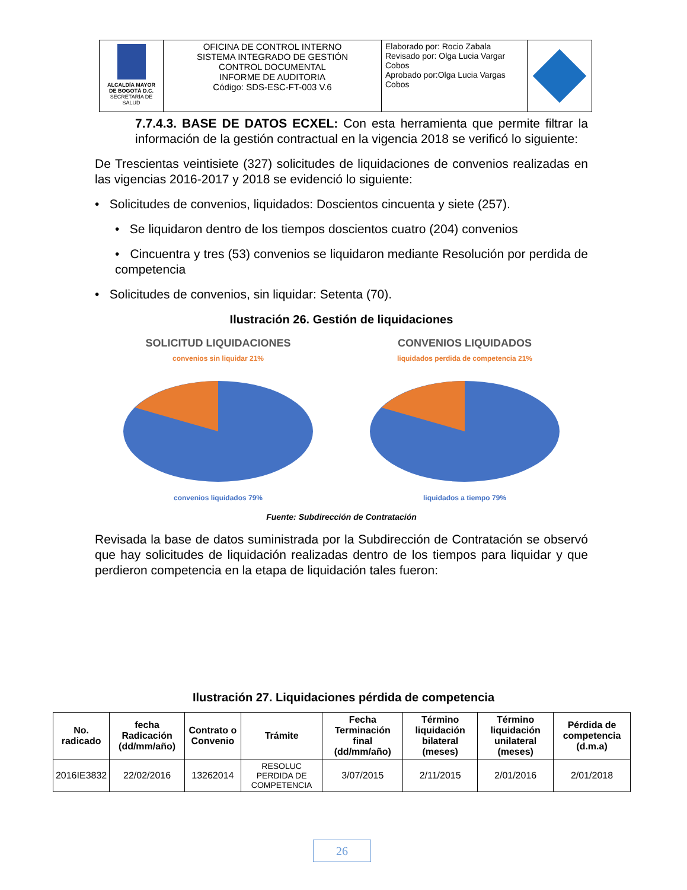| ALCALDÍA MAYOR DE BOGOTÁ D.C. SECRETARÍA DE SALUD | OFICINA DE CONTROL INTERNO SISTEMA INTEGRADO DE GESTIÓN CONTROL DOCUMENTAL INFORME DE AUDITORIA Código: SDS-ESC-FT-003 V.6 | Elaborado por: Rocio Zabala Revisado por: Olga Lucia Vargar Cobos Aprobado por:Olga Lucia Vargas Cobos | |
7.7.4.3. BASE DE DATOS ECXEL: Con esta herramienta que permite filtrar la información de la gestión contractual en la vigencia 2018 se verificó lo siguiente:
De Trescientas veintisiete (327) solicitudes de liquidaciones de convenios realizadas en las vigencias 2016-2017 y 2018 se evidenció lo siguiente:
• Solicitudes de convenios, liquidados: Doscientos cincuenta y siete (257).
• Se liquidaron dentro de los tiempos doscientos cuatro (204) convenios
• Cincuentra y tres (53) convenios se liquidaron mediante Resolución por perdida de competencia
• Solicitudes de convenios, sin liquidar: Setenta (70).
Ilustración 26. Gestión de liquidaciones
SOLICITUD LIQUIDACIONES
convenios sin liquidar 21%
convenios liquidados 79%
CONVENIOS LIQUIDADOS
liquidados perdida de competencia 21%
liquidados a tiempo 79%
Fuente: Subdirección de Contratación
Revisada la base de datos suministrada por la Subdirección de Contratación se observó que hay solicitudes de liquidación realizadas dentro de los tiempos para liquidar y que perdieron competencia en la etapa de liquidación tales fueron:
Ilustración 27. Liquidaciones pérdida de competencia
| No. radicado | fecha Radicación (dd/mm/año) | Contrato o Convenio | Trámite | Fecha Terminación final (dd/mm/año) | Término liquidación bilateral (meses) | Término liquidación unilateral (meses) | Pérdida de competencia (d.m.a) |
| --- | --- | --- | --- | --- | --- | --- | --- |
| 2016IE3832 | 22/02/2016 | 13262014 | RESOLUC PERDIDA DE COMPETENCIA | 3/07/2015 | 2/11/2015 | 2/01/2016 | 2/01/2018 |
26